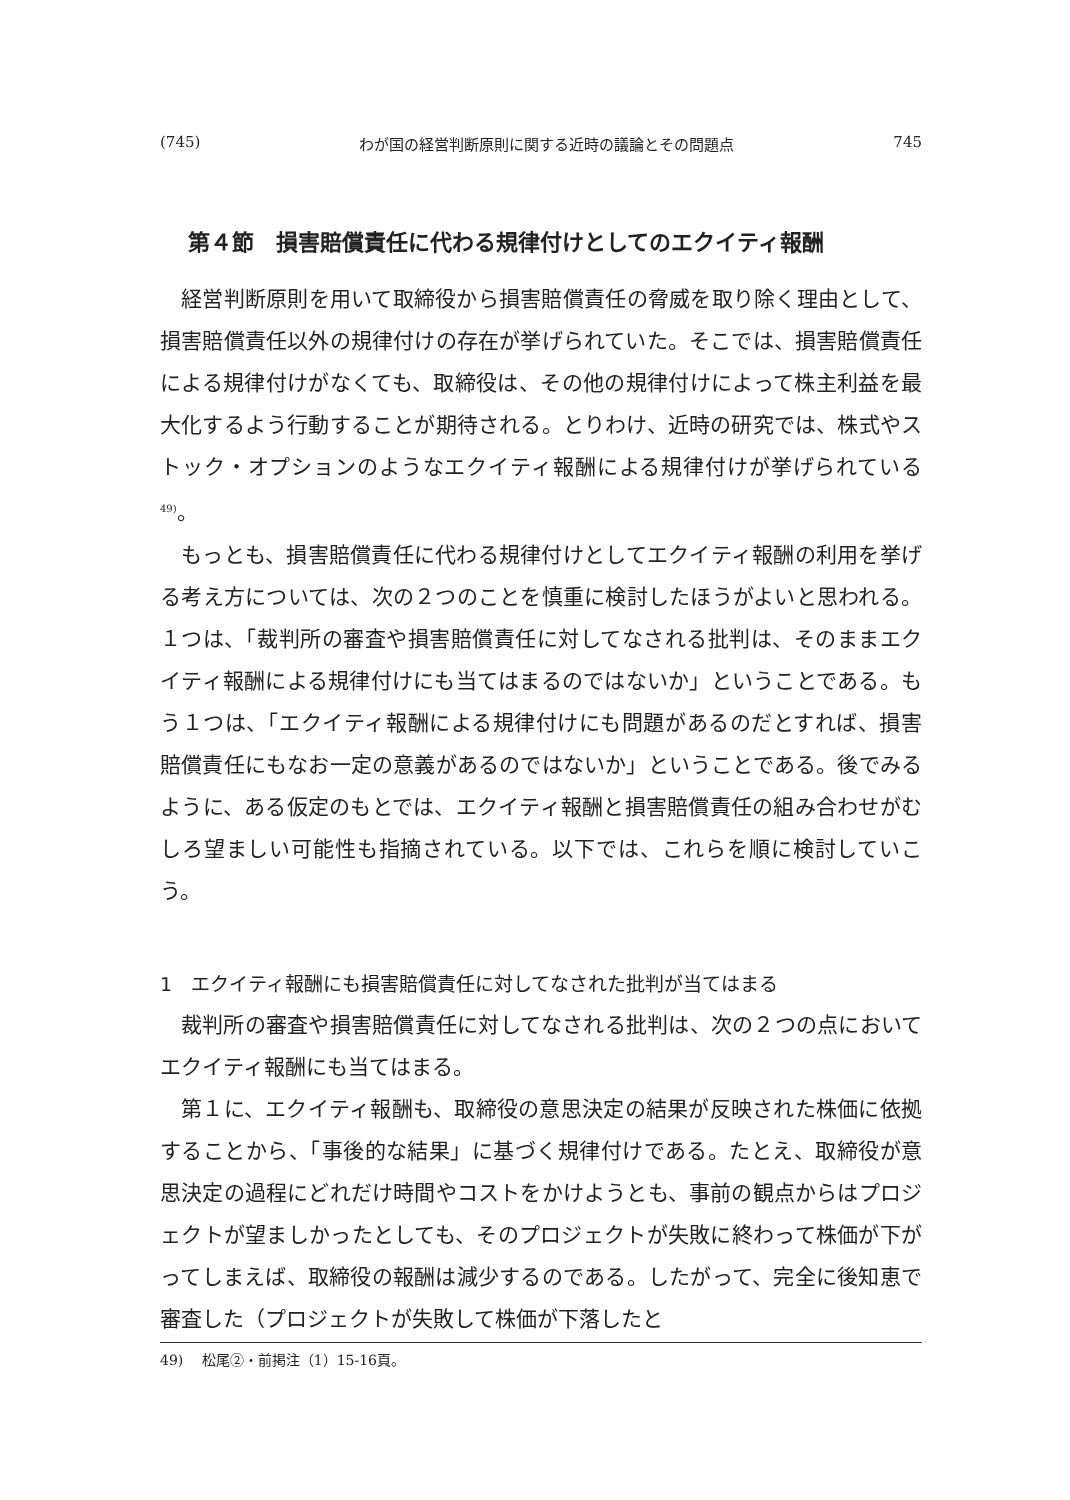(745) わが国の経営判断原則に関する近時の議論とその問題点 745
第４節　損害賠償責任に代わる規律付けとしてのエクイティ報酬
経営判断原則を用いて取締役から損害賠償責任の脅威を取り除く理由として、損害賠償責任以外の規律付けの存在が挙げられていた。そこでは、損害賠償責任による規律付けがなくても、取締役は、その他の規律付けによって株主利益を最大化するよう行動することが期待される。とりわけ、近時の研究では、株式やストック・オプションのようなエクイティ報酬による規律付けが挙げられている<sup>49)</sup>。
もっとも、損害賠償責任に代わる規律付けとしてエクイティ報酬の利用を挙げる考え方については、次の２つのことを慎重に検討したほうがよいと思われる。１つは、「裁判所の審査や損害賠償責任に対してなされる批判は、そのままエクイティ報酬による規律付けにも当てはまるのではないか」ということである。もう１つは、「エクイティ報酬による規律付けにも問題があるのだとすれば、損害賠償責任にもなお一定の意義があるのではないか」ということである。後でみるように、ある仮定のもとでは、エクイティ報酬と損害賠償責任の組み合わせがむしろ望ましい可能性も指摘されている。以下では、これらを順に検討していこう。
1　エクイティ報酬にも損害賠償責任に対してなされた批判が当てはまる
裁判所の審査や損害賠償責任に対してなされる批判は、次の２つの点においてエクイティ報酬にも当てはまる。
第１に、エクイティ報酬も、取締役の意思決定の結果が反映された株価に依拠することから、「事後的な結果」に基づく規律付けである。たとえ、取締役が意思決定の過程にどれだけ時間やコストをかけようとも、事前の観点からはプロジェクトが望ましかったとしても、そのプロジェクトが失敗に終わって株価が下がってしまえば、取締役の報酬は減少するのである。したがって、完全に後知恵で審査した（プロジェクトが失敗して株価が下落したと
49)　 松尾②・前掲注（1）15-16頁。